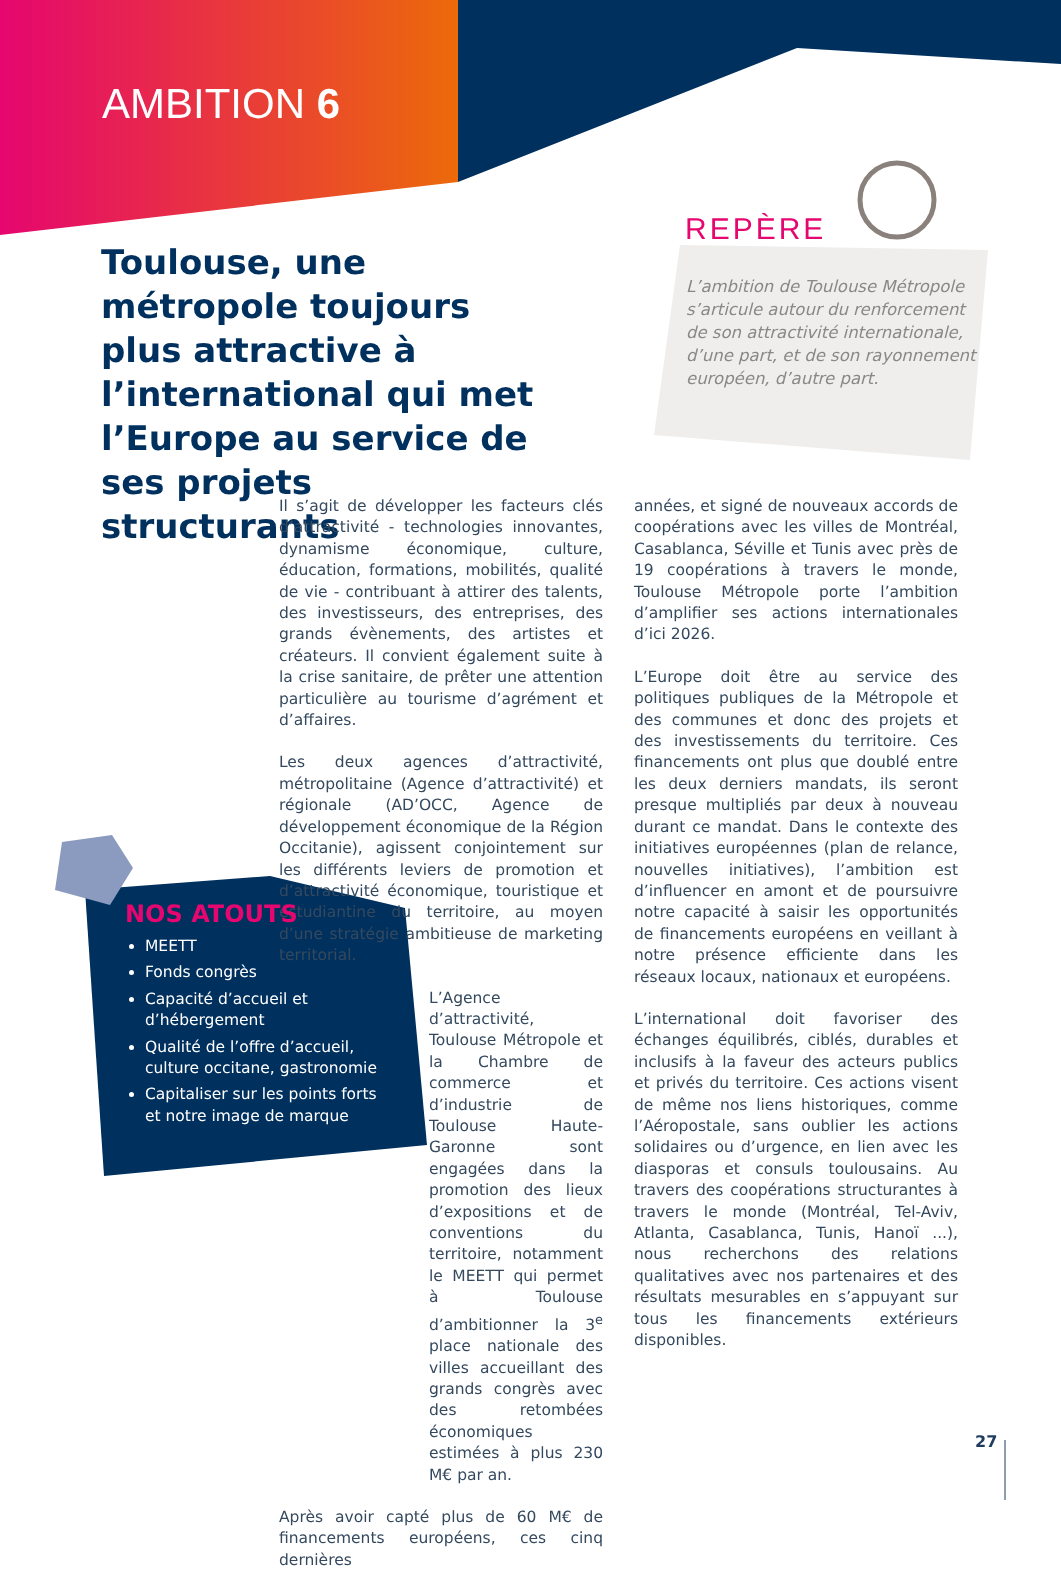AMBITION 6
Toulouse, une métropole toujours plus attractive à l’international qui met l’Europe au service de ses projets structurants
REPÈRE
L’ambition de Toulouse Métropole s’articule autour du renforcement de son attractivité internationale, d’une part, et de son rayonnement européen, d’autre part.
Il s’agit de développer les facteurs clés d’attractivité - technologies innovantes, dynamisme économique, culture, éducation, formations, mobilités, qualité de vie - contribuant à attirer des talents, des investisseurs, des entreprises, des grands évènements, des artistes et créateurs. Il convient également suite à la crise sanitaire, de prêter une attention particulière au tourisme d’agrément et d’affaires.
Les deux agences d’attractivité, métropolitaine (Agence d’attractivité) et régionale (AD’OCC, Agence de développement économique de la Région Occitanie), agissent conjointement sur les différents leviers de promotion et d’attractivité économique, touristique et estudiantine du territoire, au moyen d’une stratégie ambitieuse de marketing territorial.
L’Agence d’attractivité, Toulouse Métropole et la Chambre de commerce et d’industrie de Toulouse Haute-Garonne sont engagées dans la promotion des lieux d’expositions et de conventions du territoire, notamment le MEETT qui permet à Toulouse d’ambitionner la 3<sup>e</sup> place nationale des villes accueillant des grands congrès avec des retombées économiques estimées à plus 230 M€ par an.
Après avoir capté plus de 60 M€ de financements européens, ces cinq dernières
années, et signé de nouveaux accords de coopérations avec les villes de Montréal, Casablanca, Séville et Tunis avec près de 19 coopérations à travers le monde, Toulouse Métropole porte l’ambition d’amplifier ses actions internationales d’ici 2026.
L’Europe doit être au service des politiques publiques de la Métropole et des communes et donc des projets et des investissements du territoire. Ces financements ont plus que doublé entre les deux derniers mandats, ils seront presque multipliés par deux à nouveau durant ce mandat. Dans le contexte des initiatives européennes (plan de relance, nouvelles initiatives), l’ambition est d’influencer en amont et de poursuivre notre capacité à saisir les opportunités de financements européens en veillant à notre présence efficiente dans les réseaux locaux, nationaux et européens.
L’international doit favoriser des échanges équilibrés, ciblés, durables et inclusifs à la faveur des acteurs publics et privés du territoire. Ces actions visent de même nos liens historiques, comme l’Aéropostale, sans oublier les actions solidaires ou d’urgence, en lien avec les diasporas et consuls toulousains. Au travers des coopérations structurantes à travers le monde (Montréal, Tel-Aviv, Atlanta, Casablanca, Tunis, Hanoï ...), nous recherchons des relations qualitatives avec nos partenaires et des résultats mesurables en s’appuyant sur tous les financements extérieurs disponibles.
NOS ATOUTS
MEETT
Fonds congrès
Capacité d’accueil et d’hébergement
Qualité de l’offre d’accueil, culture occitane, gastronomie
Capitaliser sur les points forts et notre image de marque
27